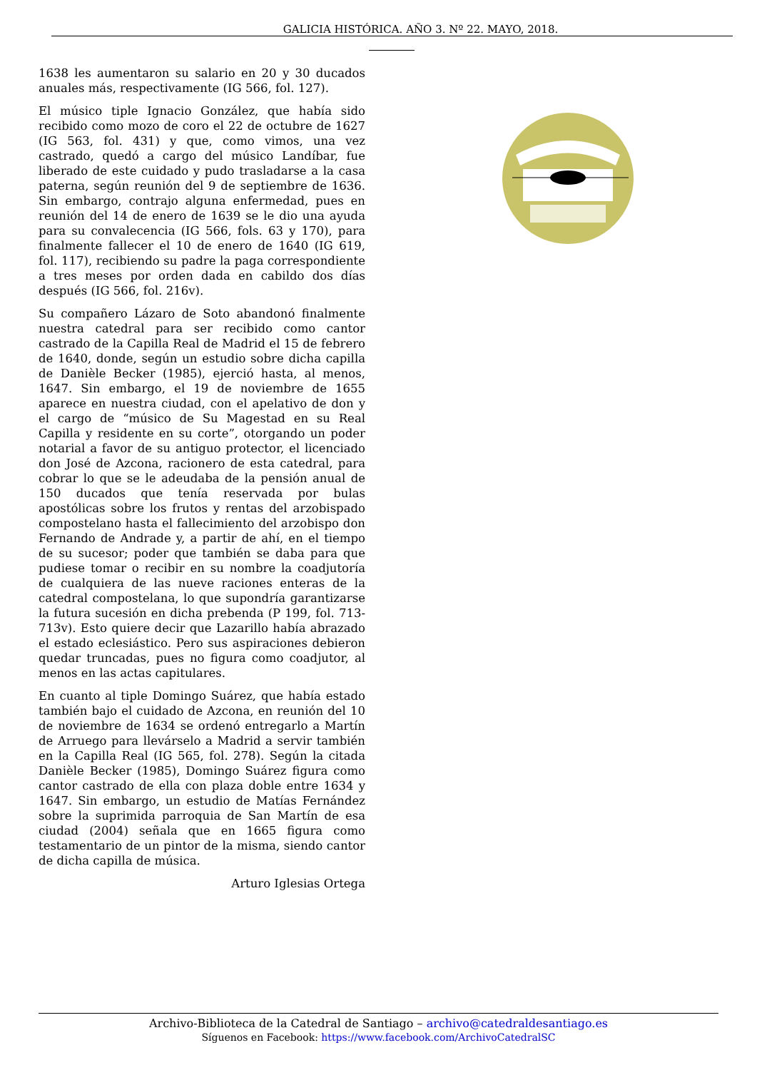GALICIA HISTÓRICA. AÑO 3. Nº 22. MAYO, 2018.
1638 les aumentaron su salario en 20 y 30 ducados anuales más, respectivamente (IG 566, fol. 127).
El músico tiple Ignacio González, que había sido recibido como mozo de coro el 22 de octubre de 1627 (IG 563, fol. 431) y que, como vimos, una vez castrado, quedó a cargo del músico Landíbar, fue liberado de este cuidado y pudo trasladarse a la casa paterna, según reunión del 9 de septiembre de 1636. Sin embargo, contrajo alguna enfermedad, pues en reunión del 14 de enero de 1639 se le dio una ayuda para su convalecencia (IG 566, fols. 63 y 170), para finalmente fallecer el 10 de enero de 1640 (IG 619, fol. 117), recibiendo su padre la paga correspondiente a tres meses por orden dada en cabildo dos días después (IG 566, fol. 216v).
Su compañero Lázaro de Soto abandonó finalmente nuestra catedral para ser recibido como cantor castrado de la Capilla Real de Madrid el 15 de febrero de 1640, donde, según un estudio sobre dicha capilla de Danièle Becker (1985), ejerció hasta, al menos, 1647. Sin embargo, el 19 de noviembre de 1655 aparece en nuestra ciudad, con el apelativo de don y el cargo de “músico de Su Magestad en su Real Capilla y residente en su corte”, otorgando un poder notarial a favor de su antiguo protector, el licenciado don José de Azcona, racionero de esta catedral, para cobrar lo que se le adeudaba de la pensión anual de 150 ducados que tenía reservada por bulas apostólicas sobre los frutos y rentas del arzobispado compostelano hasta el fallecimiento del arzobispo don Fernando de Andrade y, a partir de ahí, en el tiempo de su sucesor; poder que también se daba para que pudiese tomar o recibir en su nombre la coadjutoría de cualquiera de las nueve raciones enteras de la catedral compostelana, lo que supondría garantizarse la futura sucesión en dicha prebenda (P 199, fol. 713-713v). Esto quiere decir que Lazarillo había abrazado el estado eclesiástico. Pero sus aspiraciones debieron quedar truncadas, pues no figura como coadjutor, al menos en las actas capitulares.
En cuanto al tiple Domingo Suárez, que había estado también bajo el cuidado de Azcona, en reunión del 10 de noviembre de 1634 se ordenó entregarlo a Martín de Arruego para llevárselo a Madrid a servir también en la Capilla Real (IG 565, fol. 278). Según la citada Danièle Becker (1985), Domingo Suárez figura como cantor castrado de ella con plaza doble entre 1634 y 1647. Sin embargo, un estudio de Matías Fernández sobre la suprimida parroquia de San Martín de esa ciudad (2004) señala que en 1665 figura como testamentario de un pintor de la misma, siendo cantor de dicha capilla de música.
Arturo Iglesias Ortega
Archivo-Biblioteca de la Catedral de Santiago – archivo@catedraldesantiago.es
Síguenos en Facebook: https://www.facebook.com/ArchivoCatedralSC